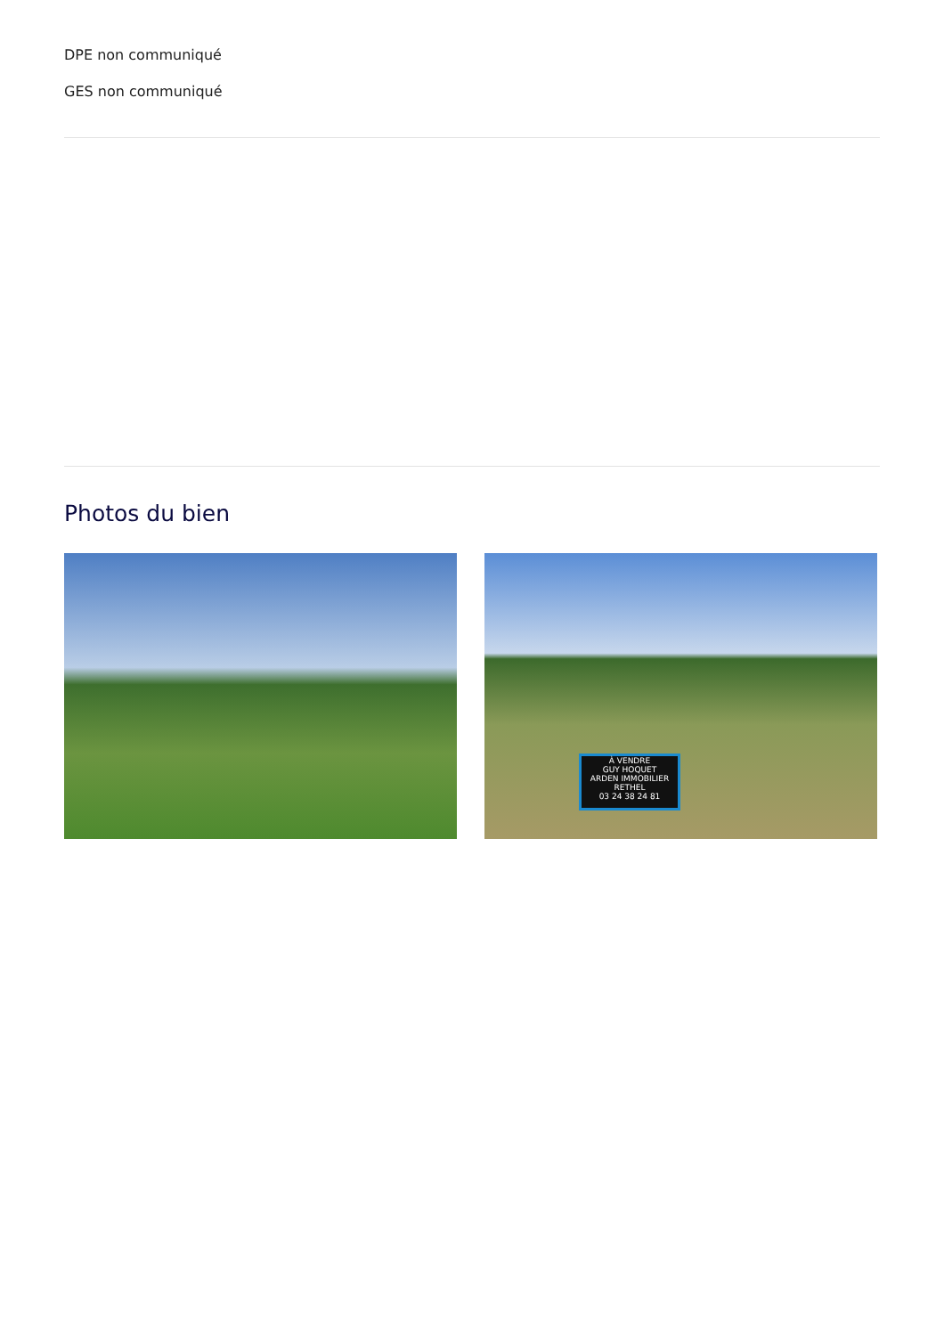DPE non communiqué
GES non communiqué
Photos du bien
À VENDRE
GUY HOQUET
ARDEN IMMOBILIER RETHEL
03 24 38 24 81